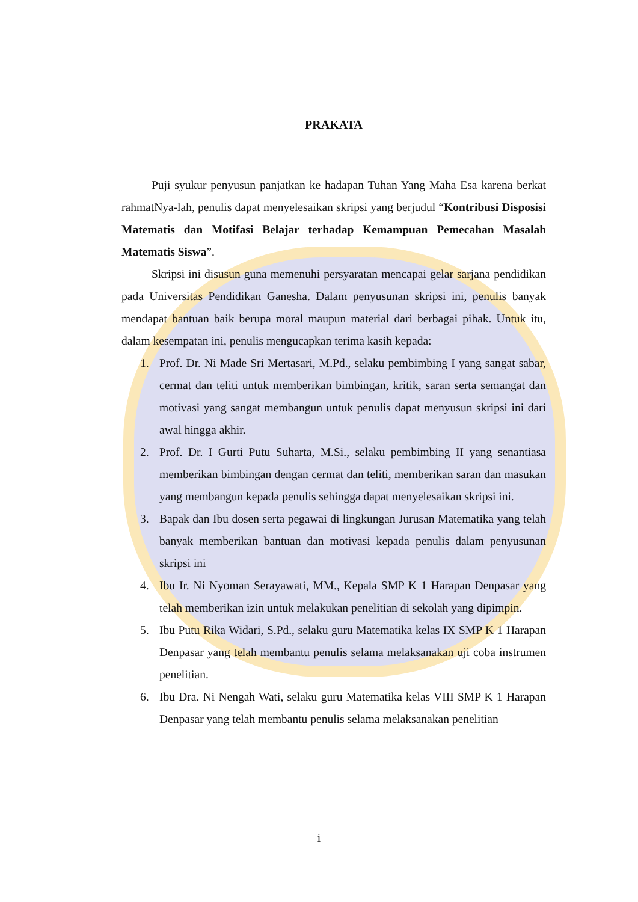PRAKATA
Puji syukur penyusun panjatkan ke hadapan Tuhan Yang Maha Esa karena berkat rahmatNya-lah, penulis dapat menyelesaikan skripsi yang berjudul “Kontribusi Disposisi Matematis dan Motifasi Belajar terhadap Kemampuan Pemecahan Masalah Matematis Siswa”.
Skripsi ini disusun guna memenuhi persyaratan mencapai gelar sarjana pendidikan pada Universitas Pendidikan Ganesha. Dalam penyusunan skripsi ini, penulis banyak mendapat bantuan baik berupa moral maupun material dari berbagai pihak. Untuk itu, dalam kesempatan ini, penulis mengucapkan terima kasih kepada:
1. Prof. Dr. Ni Made Sri Mertasari, M.Pd., selaku pembimbing I yang sangat sabar, cermat dan teliti untuk memberikan bimbingan, kritik, saran serta semangat dan motivasi yang sangat membangun untuk penulis dapat menyusun skripsi ini dari awal hingga akhir.
2. Prof. Dr. I Gurti Putu Suharta, M.Si., selaku pembimbing II yang senantiasa memberikan bimbingan dengan cermat dan teliti, memberikan saran dan masukan yang membangun kepada penulis sehingga dapat menyelesaikan skripsi ini.
3. Bapak dan Ibu dosen serta pegawai di lingkungan Jurusan Matematika yang telah banyak memberikan bantuan dan motivasi kepada penulis dalam penyusunan skripsi ini
4. Ibu Ir. Ni Nyoman Serayawati, MM., Kepala SMP K 1 Harapan Denpasar yang telah memberikan izin untuk melakukan penelitian di sekolah yang dipimpin.
5. Ibu Putu Rika Widari, S.Pd., selaku guru Matematika kelas IX SMP K 1 Harapan Denpasar yang telah membantu penulis selama melaksanakan uji coba instrumen penelitian.
6. Ibu Dra. Ni Nengah Wati, selaku guru Matematika kelas VIII SMP K 1 Harapan Denpasar yang telah membantu penulis selama melaksanakan penelitian
i